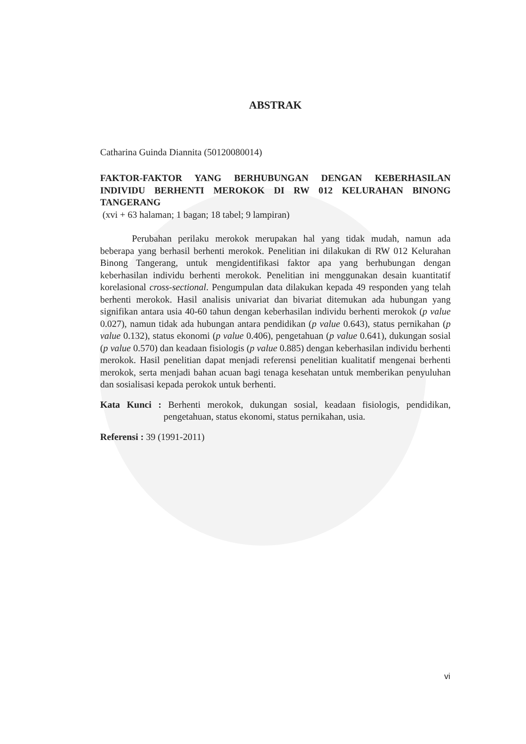ABSTRAK
Catharina Guinda Diannita (50120080014)
FAKTOR-FAKTOR YANG BERHUBUNGAN DENGAN KEBERHASILAN INDIVIDU BERHENTI MEROKOK DI RW 012 KELURAHAN BINONG TANGERANG
(xvi + 63 halaman; 1 bagan; 18 tabel; 9 lampiran)
Perubahan perilaku merokok merupakan hal yang tidak mudah, namun ada beberapa yang berhasil berhenti merokok. Penelitian ini dilakukan di RW 012 Kelurahan Binong Tangerang, untuk mengidentifikasi faktor apa yang berhubungan dengan keberhasilan individu berhenti merokok. Penelitian ini menggunakan desain kuantitatif korelasional cross-sectional. Pengumpulan data dilakukan kepada 49 responden yang telah berhenti merokok. Hasil analisis univariat dan bivariat ditemukan ada hubungan yang signifikan antara usia 40-60 tahun dengan keberhasilan individu berhenti merokok (p value 0.027), namun tidak ada hubungan antara pendidikan (p value 0.643), status pernikahan (p value 0.132), status ekonomi (p value 0.406), pengetahuan (p value 0.641), dukungan sosial (p value 0.570) dan keadaan fisiologis (p value 0.885) dengan keberhasilan individu berhenti merokok. Hasil penelitian dapat menjadi referensi penelitian kualitatif mengenai berhenti merokok, serta menjadi bahan acuan bagi tenaga kesehatan untuk memberikan penyuluhan dan sosialisasi kepada perokok untuk berhenti.
Kata Kunci : Berhenti merokok, dukungan sosial, keadaan fisiologis, pendidikan, pengetahuan, status ekonomi, status pernikahan, usia.
Referensi : 39 (1991-2011)
vi